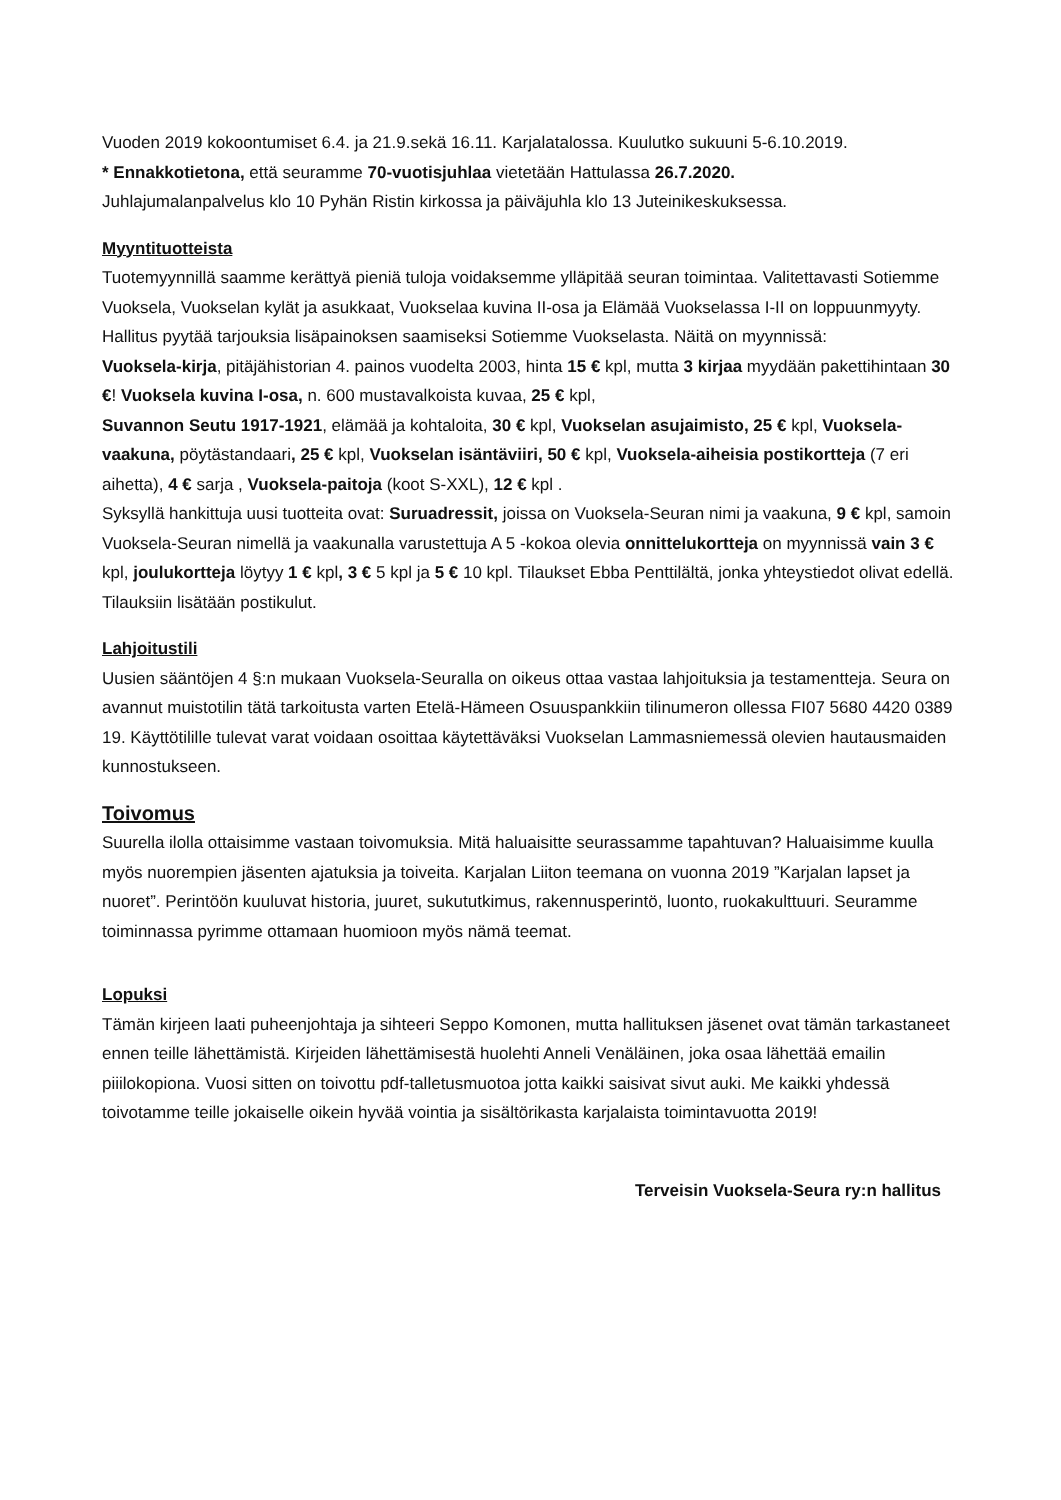Vuoden 2019 kokoontumiset 6.4. ja 21.9.sekä 16.11. Karjalatalossa. Kuulutko sukuuni 5-6.10.2019.
* Ennakkotietona, että seuramme 70-vuotisjuhlaa vietetään Hattulassa 26.7.2020.
Juhlajumalanpalvelus klo 10 Pyhän Ristin kirkossa ja päiväjuhla klo 13 Juteinikeskuksessa.
Myyntituotteista
Tuotemyynnillä saamme kerättyä pieniä tuloja voidaksemme ylläpitää seuran toimintaa. Valitettavasti Sotiemme Vuoksela, Vuokselan kylät ja asukkaat, Vuokselaa kuvina II-osa ja Elämää Vuokselassa I-II on loppuunmyyty. Hallitus pyytää tarjouksia lisäpainoksen saamiseksi Sotiemme Vuokselasta. Näitä on myynnissä:
Vuoksela-kirja, pitäjähistorian 4. painos vuodelta 2003, hinta 15 € kpl, mutta 3 kirjaa myydään pakettihintaan 30 €! Vuoksela kuvina I-osa, n. 600 mustavalkoista kuvaa, 25 € kpl,
Suvannon Seutu 1917-1921, elämää ja kohtaloita, 30 € kpl, Vuokselan asujaimisto, 25 € kpl, Vuoksela-vaakuna, pöytästandaari, 25 € kpl, Vuokselan isäntäviiri, 50 € kpl, Vuoksela-aiheisia postikortteja (7 eri aihetta), 4 € sarja , Vuoksela-paitoja (koot S-XXL), 12 € kpl .
Syksyllä hankittuja uusi tuotteita ovat: Suruadressit, joissa on Vuoksela-Seuran nimi ja vaakuna, 9 € kpl, samoin Vuoksela-Seuran nimellä ja vaakunalla varustettuja A 5 -kokoa olevia onnittelukortteja on myynnissä vain 3 € kpl, joulukortteja löytyy 1 € kpl, 3 € 5 kpl ja 5 € 10 kpl. Tilaukset Ebba Penttilältä, jonka yhteystiedot olivat edellä. Tilauksiin lisätään postikulut.
Lahjoitustili
Uusien sääntöjen 4 §:n mukaan Vuoksela-Seuralla on oikeus ottaa vastaa lahjoituksia ja testamentteja. Seura on avannut muistotilin tätä tarkoitusta varten Etelä-Hämeen Osuuspankkiin tilinumeron ollessa FI07 5680 4420 0389 19. Käyttötilille tulevat varat voidaan osoittaa käytettäväksi Vuokselan Lammasniemessä olevien hautausmaiden kunnostukseen.
Toivomus
Suurella ilolla ottaisimme vastaan toivomuksia. Mitä haluaisitte seurassamme tapahtuvan? Haluaisimme kuulla myös nuorempien jäsenten ajatuksia ja toiveita. Karjalan Liiton teemana on vuonna 2019 ”Karjalan lapset ja nuoret”. Perintöön kuuluvat historia, juuret, sukututkimus, rakennusperintö, luonto, ruokakulttuuri. Seuramme toiminnassa pyrimme ottamaan huomioon myös nämä teemat.
Lopuksi
Tämän kirjeen laati puheenjohtaja ja sihteeri Seppo Komonen, mutta hallituksen jäsenet ovat tämän tarkastaneet ennen teille lähettämistä. Kirjeiden lähettämisestä huolehti Anneli Venäläinen, joka osaa lähettää emailin piiilokopiona. Vuosi sitten on toivottu pdf-talletusmuotoa jotta kaikki saisivat sivut auki. Me kaikki yhdessä toivotamme teille jokaiselle oikein hyvää vointia ja sisältörikasta karjalaista toimintavuotta 2019!
Terveisin Vuoksela-Seura ry:n hallitus